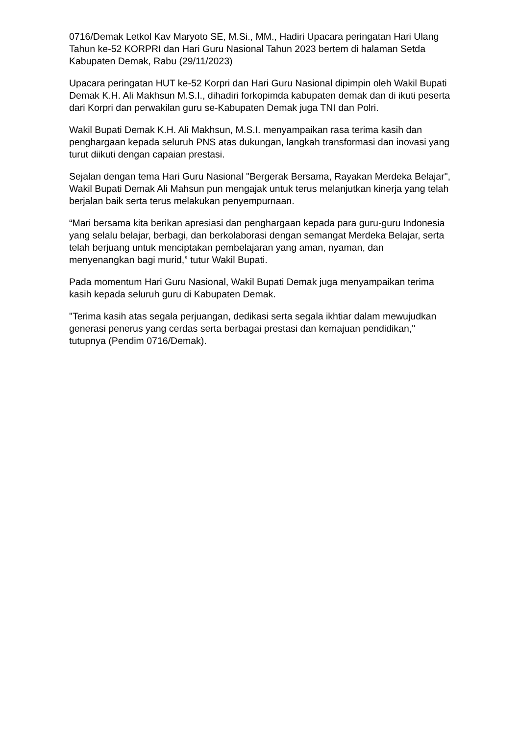0716/Demak Letkol Kav Maryoto SE, M.Si., MM., Hadiri Upacara peringatan Hari Ulang Tahun ke-52 KORPRI dan Hari Guru Nasional Tahun 2023 bertem di halaman Setda Kabupaten Demak, Rabu (29/11/2023)
Upacara peringatan HUT ke-52 Korpri dan Hari Guru Nasional dipimpin oleh Wakil Bupati Demak K.H. Ali Makhsun M.S.I., dihadiri forkopimda kabupaten demak dan di ikuti peserta dari Korpri dan perwakilan guru se-Kabupaten Demak juga TNI dan Polri.
Wakil Bupati Demak K.H. Ali Makhsun, M.S.I. menyampaikan rasa terima kasih dan penghargaan kepada seluruh PNS atas dukungan, langkah transformasi dan inovasi yang turut diikuti dengan capaian prestasi.
Sejalan dengan tema Hari Guru Nasional "Bergerak Bersama, Rayakan Merdeka Belajar", Wakil Bupati Demak Ali Mahsun pun mengajak untuk terus melanjutkan kinerja yang telah berjalan baik serta terus melakukan penyempurnaan.
“Mari bersama kita berikan apresiasi dan penghargaan kepada para guru-guru Indonesia yang selalu belajar, berbagi, dan berkolaborasi dengan semangat Merdeka Belajar, serta telah berjuang untuk menciptakan pembelajaran yang aman, nyaman, dan menyenangkan bagi murid,” tutur Wakil Bupati.
Pada momentum Hari Guru Nasional, Wakil Bupati Demak juga menyampaikan terima kasih kepada seluruh guru di Kabupaten Demak.
"Terima kasih atas segala perjuangan, dedikasi serta segala ikhtiar dalam mewujudkan generasi penerus yang cerdas serta berbagai prestasi dan kemajuan pendidikan," tutupnya (Pendim 0716/Demak).